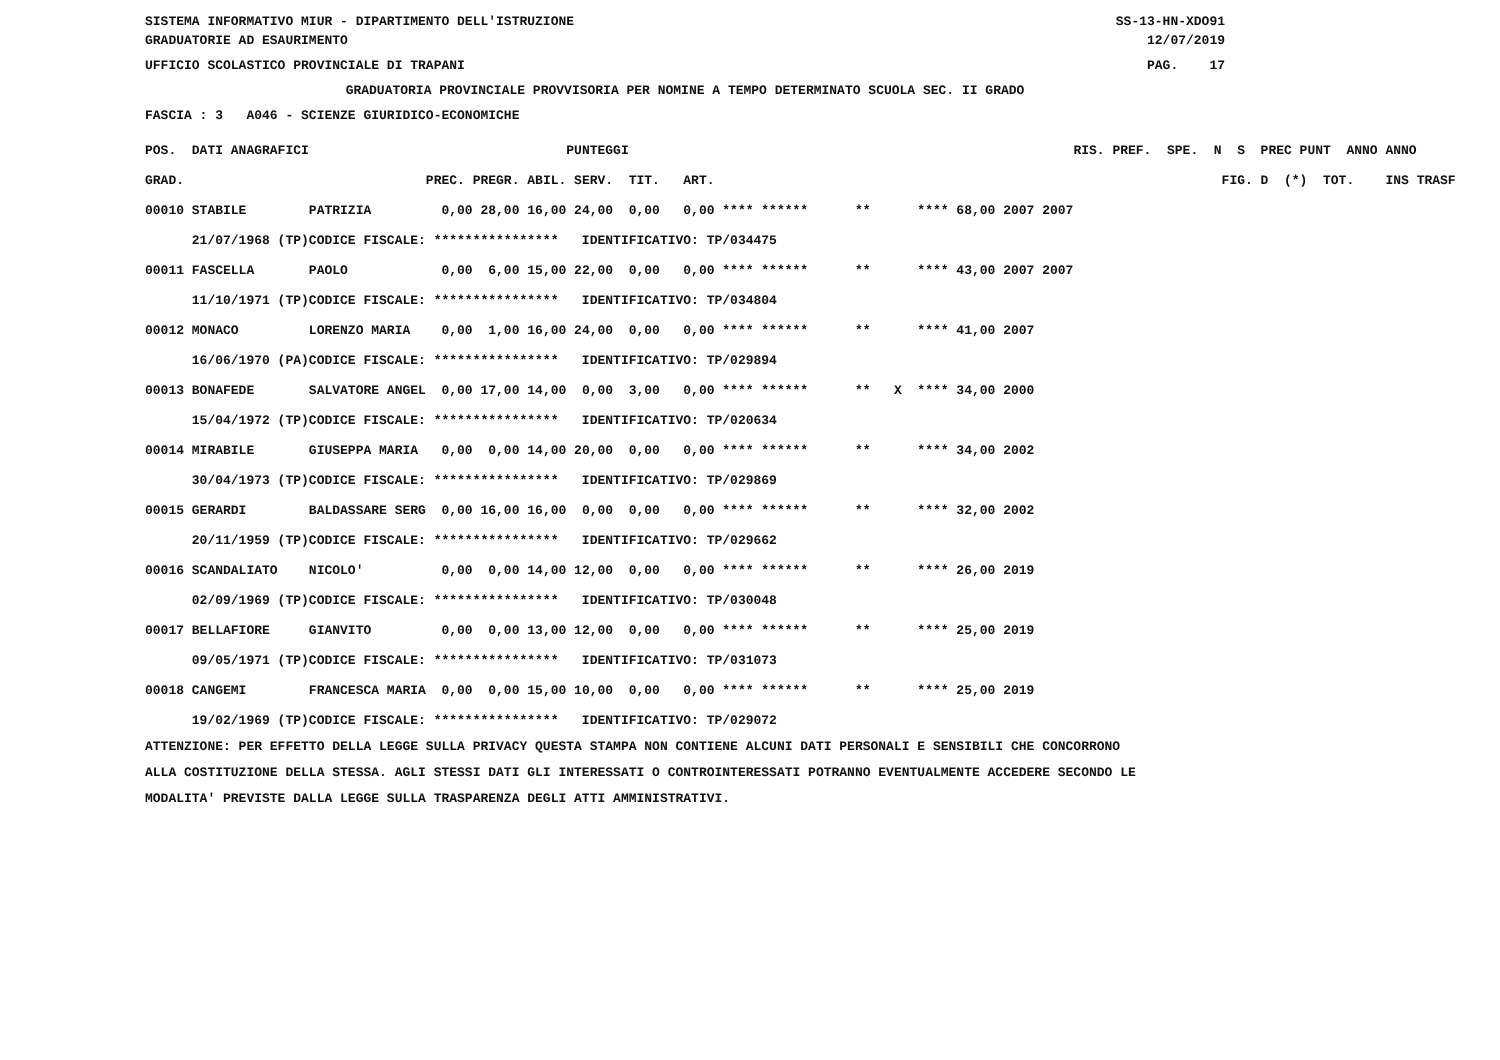SISTEMA INFORMATIVO MIUR - DIPARTIMENTO DELL'ISTRUZIONE SS-13-HN-XDO91
GRADUATORIE AD ESAURIMENTO 12/07/2019
UFFICIO SCOLASTICO PROVINCIALE DI TRAPANI PAG. 17
GRADUATORIA PROVINCIALE PROVVISORIA PER NOMINE A TEMPO DETERMINATO SCUOLA SEC. II GRADO
FASCIA : 3 A046 - SCIENZE GIURIDICO-ECONOMICHE
| POS. DATI ANAGRAFICI | | PUNTEGGI | | RIS. PREF. SPE. N S PREC PUNT ANNO ANNO |
| --- | --- | --- | --- | --- |
| GRAD. | | PREC. PREGR. ABIL. SERV. TIT. ART. | FIG. D (*) TOT. INS TRASF | |
| 00010 STABILE | PATRIZIA | 0,00 28,00 16,00 24,00 0,00 0,00 **** ****** ** **** 68,00 2007 2007 | | |
| 21/07/1968 (TP) | CODICE FISCALE: **************** IDENTIFICATIVO: TP/034475 | | | |
| 00011 FASCELLA | PAOLO | 0,00 6,00 15,00 22,00 0,00 0,00 **** ****** ** **** 43,00 2007 2007 | | |
| 11/10/1971 (TP) | CODICE FISCALE: **************** IDENTIFICATIVO: TP/034804 | | | |
| 00012 MONACO | LORENZO MARIA | 0,00 1,00 16,00 24,00 0,00 0,00 **** ****** ** **** 41,00 2007 | | |
| 16/06/1970 (PA) | CODICE FISCALE: **************** IDENTIFICATIVO: TP/029894 | | | |
| 00013 BONAFEDE | SALVATORE ANGEL | 0,00 17,00 14,00 0,00 3,00 0,00 **** ****** ** X **** 34,00 2000 | | |
| 15/04/1972 (TP) | CODICE FISCALE: **************** IDENTIFICATIVO: TP/020634 | | | |
| 00014 MIRABILE | GIUSEPPA MARIA | 0,00 0,00 14,00 20,00 0,00 0,00 **** ****** ** **** 34,00 2002 | | |
| 30/04/1973 (TP) | CODICE FISCALE: **************** IDENTIFICATIVO: TP/029869 | | | |
| 00015 GERARDI | BALDASSARE SERG | 0,00 16,00 16,00 0,00 0,00 0,00 **** ****** ** **** 32,00 2002 | | |
| 20/11/1959 (TP) | CODICE FISCALE: **************** IDENTIFICATIVO: TP/029662 | | | |
| 00016 SCANDALIATO | NICOLO' | 0,00 0,00 14,00 12,00 0,00 0,00 **** ****** ** **** 26,00 2019 | | |
| 02/09/1969 (TP) | CODICE FISCALE: **************** IDENTIFICATIVO: TP/030048 | | | |
| 00017 BELLAFIORE | GIANVITO | 0,00 0,00 13,00 12,00 0,00 0,00 **** ****** ** **** 25,00 2019 | | |
| 09/05/1971 (TP) | CODICE FISCALE: **************** IDENTIFICATIVO: TP/031073 | | | |
| 00018 CANGEMI | FRANCESCA MARIA | 0,00 0,00 15,00 10,00 0,00 0,00 **** ****** ** **** 25,00 2019 | | |
| 19/02/1969 (TP) | CODICE FISCALE: **************** IDENTIFICATIVO: TP/029072 | | | |
ATTENZIONE: PER EFFETTO DELLA LEGGE SULLA PRIVACY QUESTA STAMPA NON CONTIENE ALCUNI DATI PERSONALI E SENSIBILI CHE CONCORRONO
ALLA COSTITUZIONE DELLA STESSA. AGLI STESSI DATI GLI INTERESSATI O CONTROINTERESSATI POTRANNO EVENTUALMENTE ACCEDERE SECONDO LE
MODALITA' PREVISTE DALLA LEGGE SULLA TRASPARENZA DEGLI ATTI AMMINISTRATIVI.